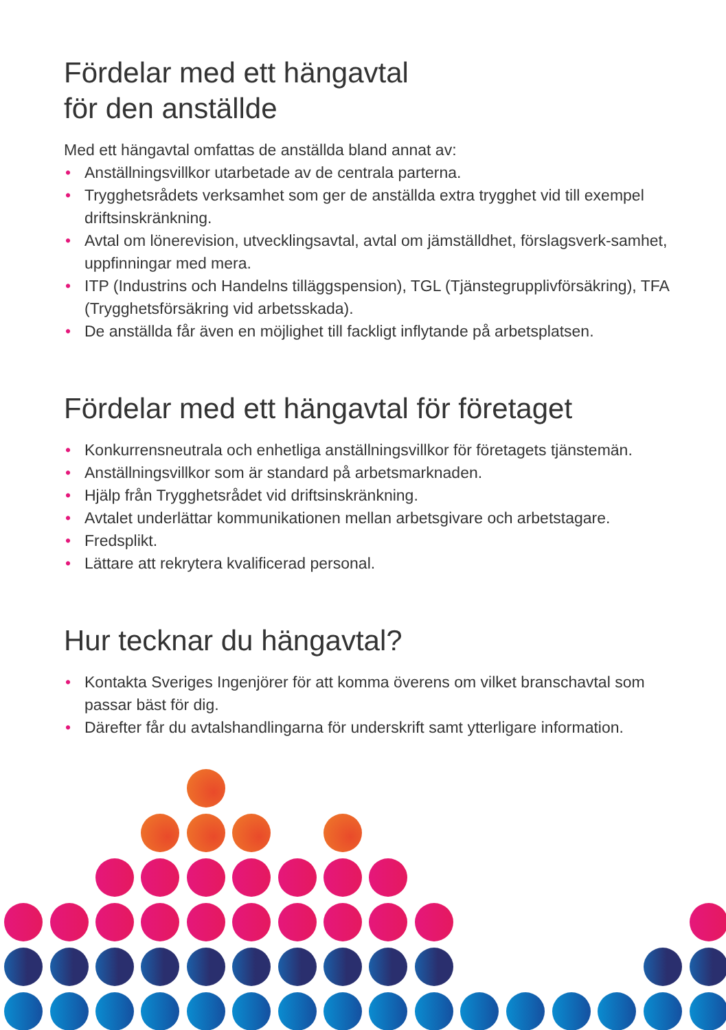Fördelar med ett hängavtal
för den anställde
Med ett hängavtal omfattas de anställda bland annat av:
• Anställningsvillkor utarbetade av de centrala parterna.
• Trygghetsrådets verksamhet som ger de anställda extra trygghet vid till exempel driftsinskränkning.
• Avtal om lönerevision, utvecklingsavtal, avtal om jämställdhet, förslagsverk-samhet, uppfinningar med mera.
• ITP (Industrins och Handelns tilläggspension), TGL (Tjänstegrupplivförsäkring), TFA (Trygghetsförsäkring vid arbetsskada).
• De anställda får även en möjlighet till fackligt inflytande på arbetsplatsen.
Fördelar med ett hängavtal för företaget
• Konkurrensneutrala och enhetliga anställningsvillkor för företagets tjänstemän.
• Anställningsvillkor som är standard på arbetsmarknaden.
• Hjälp från Trygghetsrådet vid driftsinskränkning.
• Avtalet underlättar kommunikationen mellan arbetsgivare och arbetstagare.
• Fredsplikt.
• Lättare att rekrytera kvalificerad personal.
Hur tecknar du hängavtal?
• Kontakta Sveriges Ingenjörer för att komma överens om vilket branschavtal som passar bäst för dig.
• Därefter får du avtalshandlingarna för underskrift samt ytterligare information.